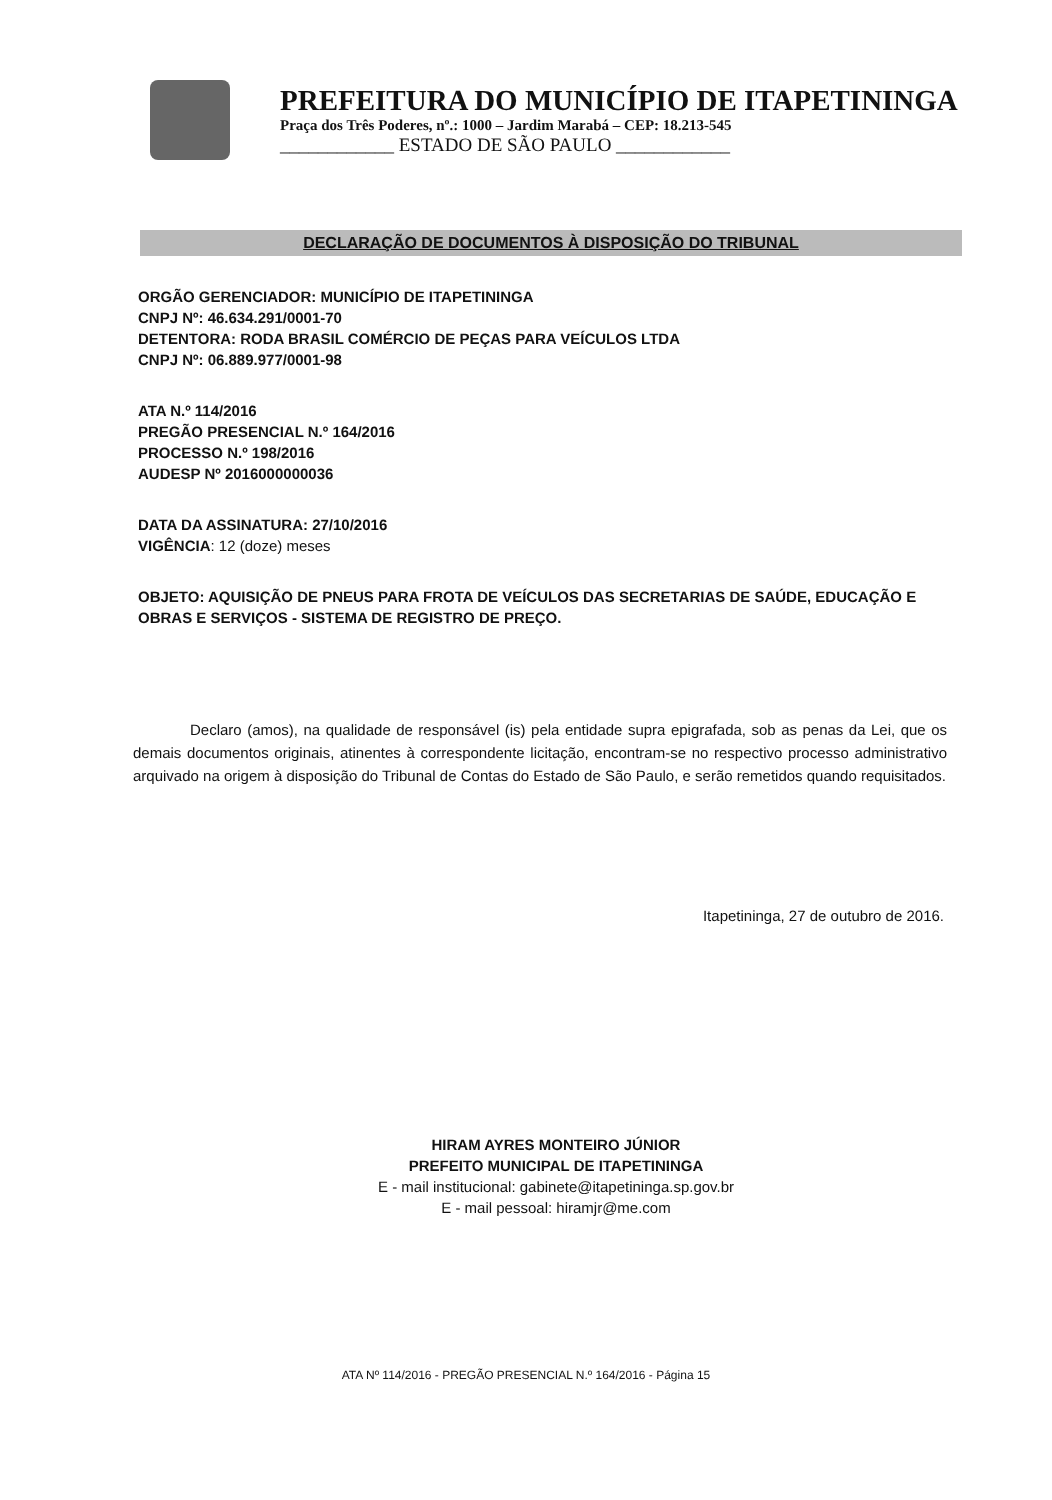PREFEITURA DO MUNICÍPIO DE ITAPETININGA
Praça dos Três Poderes, nº.: 1000 – Jardim Marabá – CEP: 18.213-545
____________ ESTADO DE SÃO PAULO ____________
DECLARAÇÃO DE DOCUMENTOS À DISPOSIÇÃO DO TRIBUNAL
ORGÃO GERENCIADOR: MUNICÍPIO DE ITAPETININGA
CNPJ Nº: 46.634.291/0001-70
DETENTORA: RODA BRASIL COMÉRCIO DE PEÇAS PARA VEÍCULOS LTDA
CNPJ Nº: 06.889.977/0001-98
ATA N.º 114/2016
PREGÃO PRESENCIAL N.º 164/2016
PROCESSO N.º 198/2016
AUDESP Nº 2016000000036
DATA DA ASSINATURA: 27/10/2016
VIGÊNCIA: 12 (doze) meses
OBJETO: AQUISIÇÃO DE PNEUS PARA FROTA DE VEÍCULOS DAS SECRETARIAS DE SAÚDE, EDUCAÇÃO E OBRAS E SERVIÇOS - SISTEMA DE REGISTRO DE PREÇO.
Declaro (amos), na qualidade de responsável (is) pela entidade supra epigrafada, sob as penas da Lei, que os demais documentos originais, atinentes à correspondente licitação, encontram-se no respectivo processo administrativo arquivado na origem à disposição do Tribunal de Contas do Estado de São Paulo, e serão remetidos quando requisitados.
Itapetininga, 27 de outubro de 2016.
HIRAM AYRES MONTEIRO JÚNIOR
PREFEITO MUNICIPAL DE ITAPETININGA
E - mail institucional: gabinete@itapetininga.sp.gov.br
E - mail pessoal: hiramjr@me.com
ATA Nº 114/2016 - PREGÃO PRESENCIAL N.º 164/2016 - Página 15